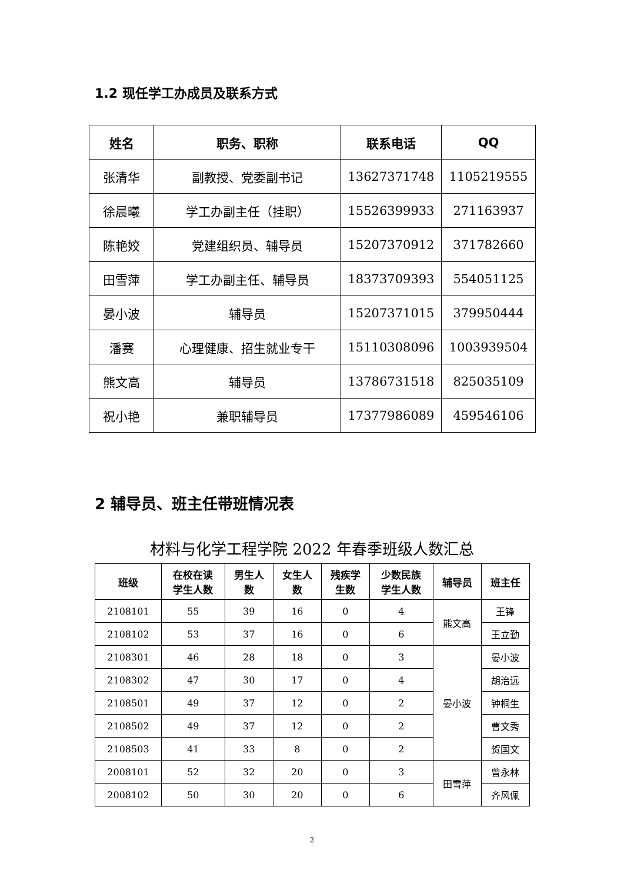1.2 现任学工办成员及联系方式
| 姓名 | 职务、职称 | 联系电话 | QQ |
| --- | --- | --- | --- |
| 张清华 | 副教授、党委副书记 | 13627371748 | 1105219555 |
| 徐晨曦 | 学工办副主任（挂职） | 15526399933 | 271163937 |
| 陈艳姣 | 党建组织员、辅导员 | 15207370912 | 371782660 |
| 田雪萍 | 学工办副主任、辅导员 | 18373709393 | 554051125 |
| 晏小波 | 辅导员 | 15207371015 | 379950444 |
| 潘赛 | 心理健康、招生就业专干 | 15110308096 | 1003939504 |
| 熊文高 | 辅导员 | 13786731518 | 825035109 |
| 祝小艳 | 兼职辅导员 | 17377986089 | 459546106 |
2 辅导员、班主任带班情况表
材料与化学工程学院 2022 年春季班级人数汇总
| 班级 | 在校在读 学生人数 | 男生人 数 | 女生人 数 | 残疾学 生数 | 少数民族 学生人数 | 辅导员 | 班主任 |
| --- | --- | --- | --- | --- | --- | --- | --- |
| 2108101 | 55 | 39 | 16 | 0 | 4 | 熊文高 | 王锋 |
| 2108102 | 53 | 37 | 16 | 0 | 6 | | 王立勤 |
| 2108301 | 46 | 28 | 18 | 0 | 3 | 晏小波 | 晏小波 |
| 2108302 | 47 | 30 | 17 | 0 | 4 | | 胡治远 |
| 2108501 | 49 | 37 | 12 | 0 | 2 | | 钟桐生 |
| 2108502 | 49 | 37 | 12 | 0 | 2 | | 曹文秀 |
| 2108503 | 41 | 33 | 8 | 0 | 2 | | 贺国文 |
| 2008101 | 52 | 32 | 20 | 0 | 3 | 田雪萍 | 曾永林 |
| 2008102 | 50 | 30 | 20 | 0 | 6 | | 齐风佩 |
2